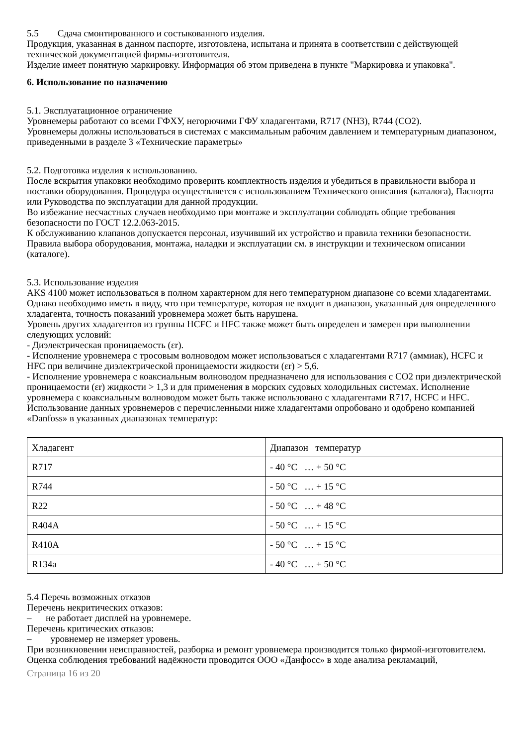5.5 Сдача смонтированного и состыкованного изделия.
Продукция, указанная в данном паспорте, изготовлена, испытана и принята в соответствии с действующей технической документацией фирмы-изготовителя.
Изделие имеет понятную маркировку. Информация об этом приведена в пункте "Маркировка и упаковка".
6. Использование по назначению
5.1. Эксплуатационное ограничение
Уровнемеры работают со всеми ГФХУ, негорючими ГФУ хладагентами, R717 (NH3), R744 (CO2).
Уровнемеры должны использоваться в системах с максимальным рабочим давлением и температурным диапазоном, приведенными в разделе 3 «Технические параметры»
5.2. Подготовка изделия к использованию.
После вскрытия упаковки необходимо проверить комплектность изделия и убедиться в правильности выбора и поставки оборудования. Процедура осуществляется с использованием Технического описания (каталога), Паспорта или Руководства по эксплуатации для данной продукции.
Во избежание несчастных случаев необходимо при монтаже и эксплуатации соблюдать общие требования безопасности по ГОСТ 12.2.063-2015.
К обслуживанию клапанов допускается персонал, изучивший их устройство и правила техники безопасности.
Правила выбора оборудования, монтажа, наладки и эксплуатации см. в инструкции и техническом описании (каталоге).
5.3. Использование изделия
AKS 4100 может использоваться в полном характерном для него температурном диапазоне со всеми хладагентами. Однако необходимо иметь в виду, что при температуре, которая не входит в диапазон, указанный для определенного хладагента, точность показаний уровнемера может быть нарушена.
Уровень других хладагентов из группы HCFC и HFC также может быть определен и замерен при выполнении следующих условий:
- Диэлектрическая проницаемость (εr).
- Исполнение уровнемера с тросовым волноводом может использоваться с хладагентами R717 (аммиак), HCFC и HFC при величине диэлектрической проницаемости жидкости (εr) > 5,6.
- Исполнение уровнемера с коаксиальным волноводом предназначено для использования с CO2 при диэлектрической проницаемости (εr) жидкости > 1,3 и для применения в морских судовых холодильных системах. Исполнение уровнемера с коаксиальным волноводом может быть также использовано с хладагентами R717, HCFC и HFC.
Использование данных уровнемеров с перечисленными ниже хладагентами опробовано и одобрено компанией «Danfoss» в указанных диапазонах температур:
| Хладагент | Диапазон температур |
| R717 | - 40 °C … + 50 °C |
| R744 | - 50 °C … + 15 °C |
| R22 | - 50 °C … + 48 °C |
| R404A | - 50 °C … + 15 °C |
| R410A | - 50 °C … + 15 °C |
| R134a | - 40 °C … + 50 °C |
5.4 Перечь возможных отказов
Перечень некритических отказов:
– не работает дисплей на уровнемере.
Перечень критических отказов:
– уровнемер не измеряет уровень.
При возникновении неисправностей, разборка и ремонт уровнемера производится только фирмой-изготовителем.
Оценка соблюдения требований надёжности проводится ООО «Данфосс» в ходе анализа рекламаций,
Страница 16 из 20